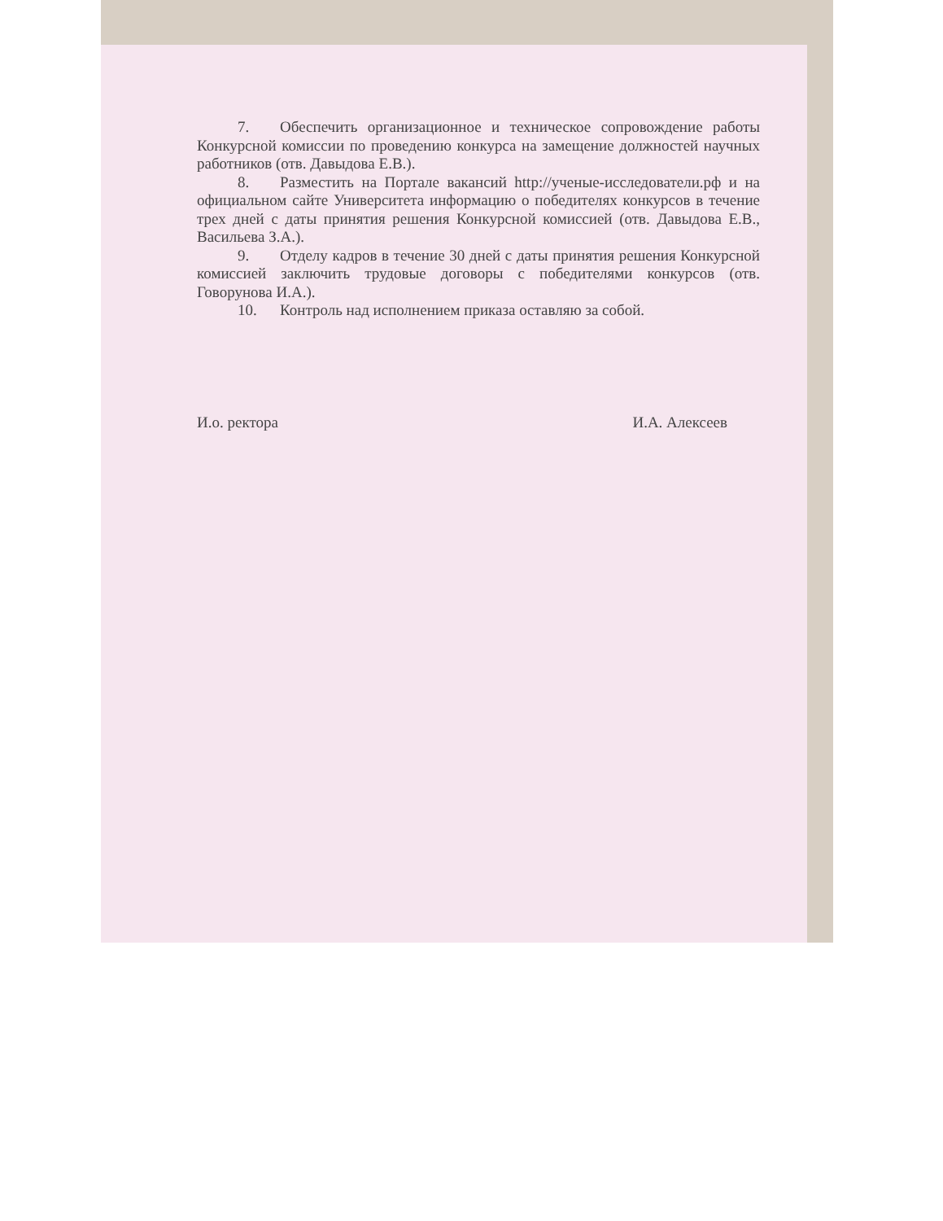7. Обеспечить организационное и техническое сопровождение работы Конкурсной комиссии по проведению конкурса на замещение должностей научных работников (отв. Давыдова Е.В.).
8. Разместить на Портале вакансий http://ученые-исследователи.рф и на официальном сайте Университета информацию о победителях конкурсов в течение трех дней с даты принятия решения Конкурсной комиссией (отв. Давыдова Е.В., Васильева З.А.).
9. Отделу кадров в течение 30 дней с даты принятия решения Конкурсной комиссией заключить трудовые договоры с победителями конкурсов (отв. Говорунова И.А.).
10. Контроль над исполнением приказа оставляю за собой.
И.о. ректора И.А. Алексеев